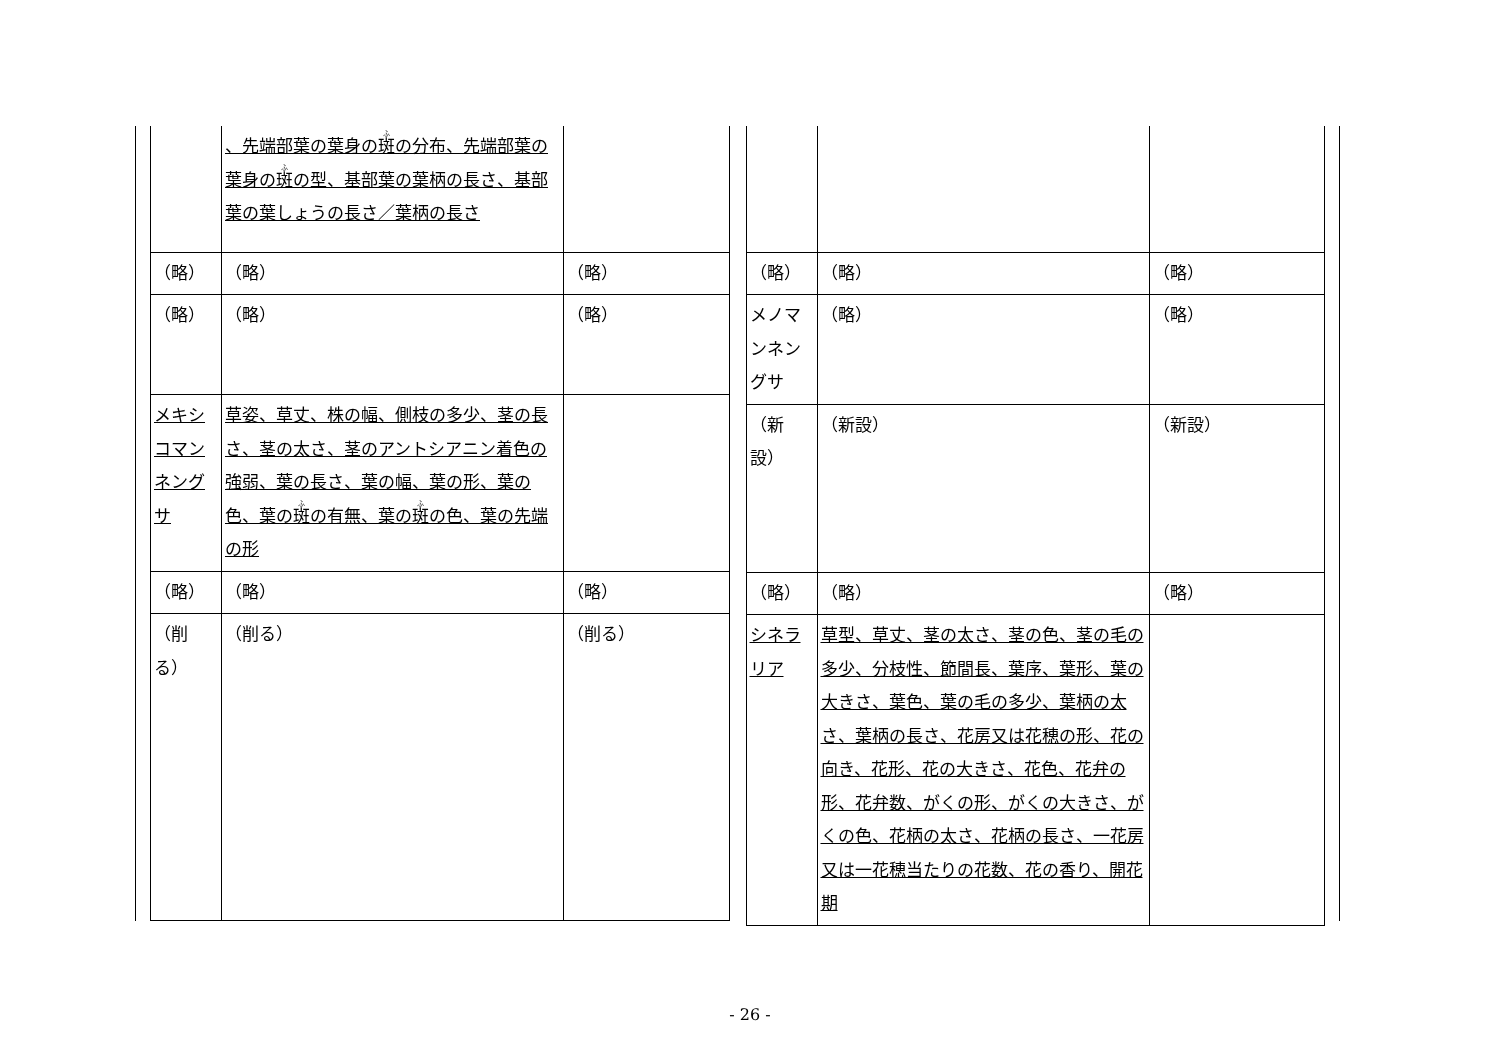| | 、先端部葉の葉身の 斑 の分布、先端部葉の葉身の 斑 の型、基部葉の葉柄の長さ、基部葉の葉しょうの長さ／葉柄の長さ | |
| （略） | （略） | （略） |
| （略） | （略） | （略） |
| メキシコマンネングサ | 草姿、草丈、株の幅、側枝の多少、茎の長さ、茎の太さ、茎のアントシアニン着色の強弱、葉の長さ、葉の幅、葉の形、葉の色、葉の 斑 の有無、葉の 斑 の色、葉の先端の形 | |
| （略） | （略） | （略） |
| （削る） | （削る） | （削る） |
| （略） | （略） | （略） |
| メノマンネングサ | （略） | （略） |
| （新設） | （新設） | （新設） |
| （略） | （略） | （略） |
| シネラリア | 草型、草丈、茎の太さ、茎の色、茎の毛の多少、分枝性、節間長、葉序、葉形、葉の大きさ、葉色、葉の毛の多少、葉柄の太さ、葉柄の長さ、花房又は花穂の形、花の向き、花形、花の大きさ、花色、花弁の形、花弁数、がくの形、がくの大きさ、がくの色、花柄の太さ、花柄の長さ、一花房又は一花穂当たりの花数、花の香り、開花期 | |
- 26 -